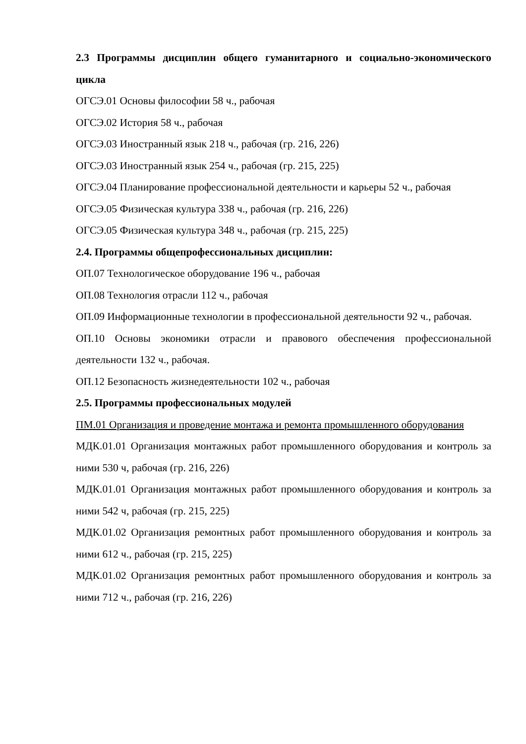2.3 Программы дисциплин общего гуманитарного и социально-экономического цикла
ОГСЭ.01 Основы философии 58 ч., рабочая
ОГСЭ.02 История 58 ч., рабочая
ОГСЭ.03 Иностранный язык 218 ч., рабочая (гр. 216, 226)
ОГСЭ.03 Иностранный язык 254 ч., рабочая (гр. 215, 225)
ОГСЭ.04 Планирование профессиональной деятельности и карьеры 52 ч., рабочая
ОГСЭ.05 Физическая культура 338 ч., рабочая (гр. 216, 226)
ОГСЭ.05 Физическая культура 348 ч., рабочая (гр. 215, 225)
2.4. Программы общепрофессиональных дисциплин:
ОП.07 Технологическое оборудование 196 ч., рабочая
ОП.08 Технология отрасли 112 ч., рабочая
ОП.09 Информационные технологии в профессиональной деятельности 92 ч., рабочая.
ОП.10 Основы экономики отрасли и правового обеспечения профессиональной деятельности 132 ч., рабочая.
ОП.12 Безопасность жизнедеятельности 102 ч., рабочая
2.5. Программы профессиональных модулей
ПМ.01 Организация и проведение монтажа и ремонта промышленного оборудования
МДК.01.01 Организация монтажных работ промышленного оборудования и контроль за ними 530 ч, рабочая (гр. 216, 226)
МДК.01.01 Организация монтажных работ промышленного оборудования и контроль за ними 542 ч, рабочая (гр. 215, 225)
МДК.01.02 Организация ремонтных работ промышленного оборудования и контроль за ними 612 ч., рабочая (гр. 215, 225)
МДК.01.02 Организация ремонтных работ промышленного оборудования и контроль за ними 712 ч., рабочая (гр. 216, 226)